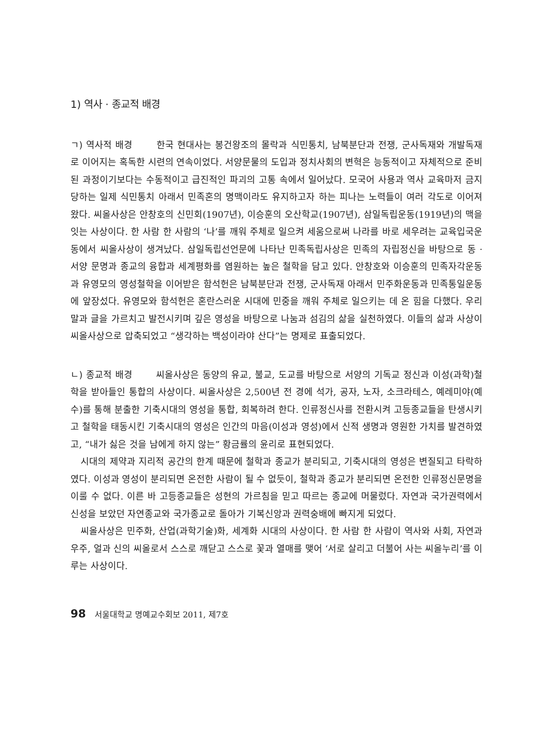1) 역사 · 종교적 배경
ㄱ) 역사적 배경 한국 현대사는 봉건왕조의 몰락과 식민통치, 남북분단과 전쟁, 군사독재와 개발독재로 이어지는 혹독한 시련의 연속이었다. 서양문물의 도입과 정치사회의 변혁은 능동적이고 자체적으로 준비된 과정이기보다는 수동적이고 급진적인 파괴의 고통 속에서 일어났다. 모국어 사용과 역사 교육마저 금지당하는 일제 식민통치 아래서 민족혼의 명맥이라도 유지하고자 하는 피나는 노력들이 여러 각도로 이어져 왔다. 씨올사상은 안창호의 신민회(1907년), 이승훈의 오산학교(1907년), 삼일독립운동(1919년)의 맥을 잇는 사상이다. 한 사람 한 사람의 ‘나’를 깨워 주체로 일으켜 세움으로써 나라를 바로 세우려는 교육입국운동에서 씨올사상이 생겨났다. 삼일독립선언문에 나타난 민족독립사상은 민족의 자립정신을 바탕으로 동 · 서양 문명과 종교의 융합과 세계평화를 염원하는 높은 철학을 담고 있다. 안창호와 이승훈의 민족자각운동과 유영모의 영성철학을 이어받은 함석헌은 남북분단과 전쟁, 군사독재 아래서 민주화운동과 민족통일운동에 앞장섰다. 유영모와 함석헌은 혼란스러운 시대에 민중을 깨워 주체로 일으키는 데 온 힘을 다했다. 우리말과 글을 가르치고 발전시키며 깊은 영성을 바탕으로 나눔과 섬김의 삶을 실천하였다. 이들의 삶과 사상이 씨올사상으로 압축되었고 “생각하는 백성이라야 산다”는 명제로 표출되었다.
ㄴ) 종교적 배경 씨올사상은 동양의 유교, 불교, 도교를 바탕으로 서양의 기독교 정신과 이성(과학)철학을 받아들인 통합의 사상이다. 씨올사상은 2,500년 전 경에 석가, 공자, 노자, 소크라테스, 예레미야(예수)를 통해 분출한 기축시대의 영성을 통합, 회복하려 한다. 인류정신사를 전환시켜 고등종교들을 탄생시키고 철학을 태동시킨 기축시대의 영성은 인간의 마음(이성과 영성)에서 신적 생명과 영원한 가치를 발견하였고, “내가 싫은 것을 남에게 하지 않는” 황금률의 윤리로 표현되었다.
시대의 제약과 지리적 공간의 한계 때문에 철학과 종교가 분리되고, 기축시대의 영성은 변질되고 타락하였다. 이성과 영성이 분리되면 온전한 사람이 될 수 없듯이, 철학과 종교가 분리되면 온전한 인류정신문명을 이룰 수 없다. 이른 바 고등종교들은 성현의 가르침을 믿고 따르는 종교에 머물렀다. 자연과 국가권력에서 신성을 보았던 자연종교와 국가종교로 돌아가 기복신앙과 권력숭배에 빠지게 되었다.
씨올사상은 민주화, 산업(과학기술)화, 세계화 시대의 사상이다. 한 사람 한 사람이 역사와 사회, 자연과 우주, 얼과 신의 씨올로서 스스로 깨닫고 스스로 꽃과 열매를 맺어 ‘서로 살리고 더불어 사는 씨올누리’를 이루는 사상이다.
98 서울대학교 명예교수회보 2011, 제7호